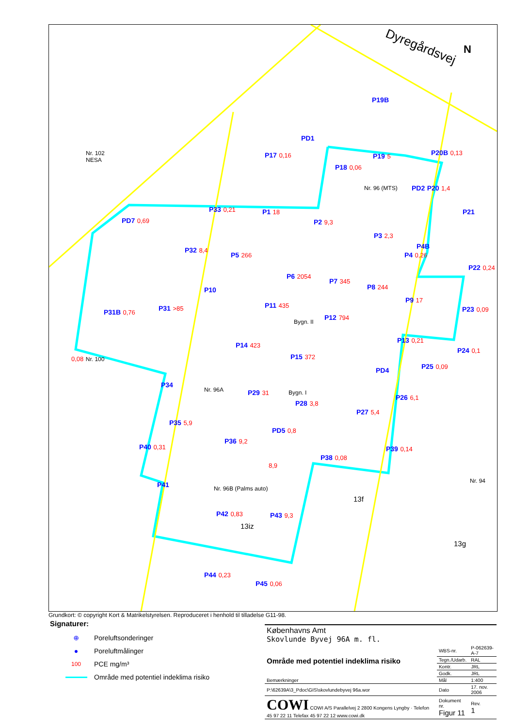Dyregårdsvej N
Nr. 102
NESA
P19B
PD1
P17 0,16
P18 0,06
P19 5 P20B 0,13
Nr. 96 (MTS) PD2 P20 1,4
P21
P33 0,21 P1 18
PD7 0,69 P2 9,3
P3 2,3
P4B
P32 8,4
P5 266 P4 0,26
P22 0,24
P6 2054
P7 345
P8 244
P10
P9 17
P11 435 P23 0,09
P31B 0,76 P31 >85
Bygn. II P12 794
P13 0,21
0,08 Nr. 100
P14 423
P15 372
P24 0,1
PD4 P25 0,09
P34 Nr. 96A P29 31 Bygn. I
P28 3,8
P26 6,1
P27 5,4
P35 5,9
PD5 0,8
P36 9,2
P40 0,31 P39 0,14
8,9
P38 0,08
Nr. 94
P41 Nr. 96B (Palms auto)
13f
P42 0,83
13iz
P43 9,3
13g
P44 0,23
P45 0,06
Grundkort: © copyright Kort & Matrikelstyrelsen. Reproduceret i henhold til tilladelse G11-98.
Signaturer:
⊕ Poreluftsonderinger
● Poreluftmålinger
100 PCE mg/m³
Område med potentiel indeklima risiko
Københavns Amt
Skovlunde Byvej 96A m. fl.
| Område med potentiel indeklima risiko | WBS-nr. | P-062639-A-7 |
| | Tegn./Udarb. | RAL |
| | Kontr. | JRL |
| | Godk. | JRL |
| Bemærkninger | Mål | 1:400 |
| P:\62639A\3_Pdoc\GIS\skovlundebyvej 96a.wor | Dato | 17. nov. 2006 |
| COWI COWI A/S Parallelvej 2 2800 Kongens Lyngby · Telefon 45 97 22 11 Telefax 45 97 22 12 www.cowi.dk | Dokument nr. Figur 11 | Rev. 1 |